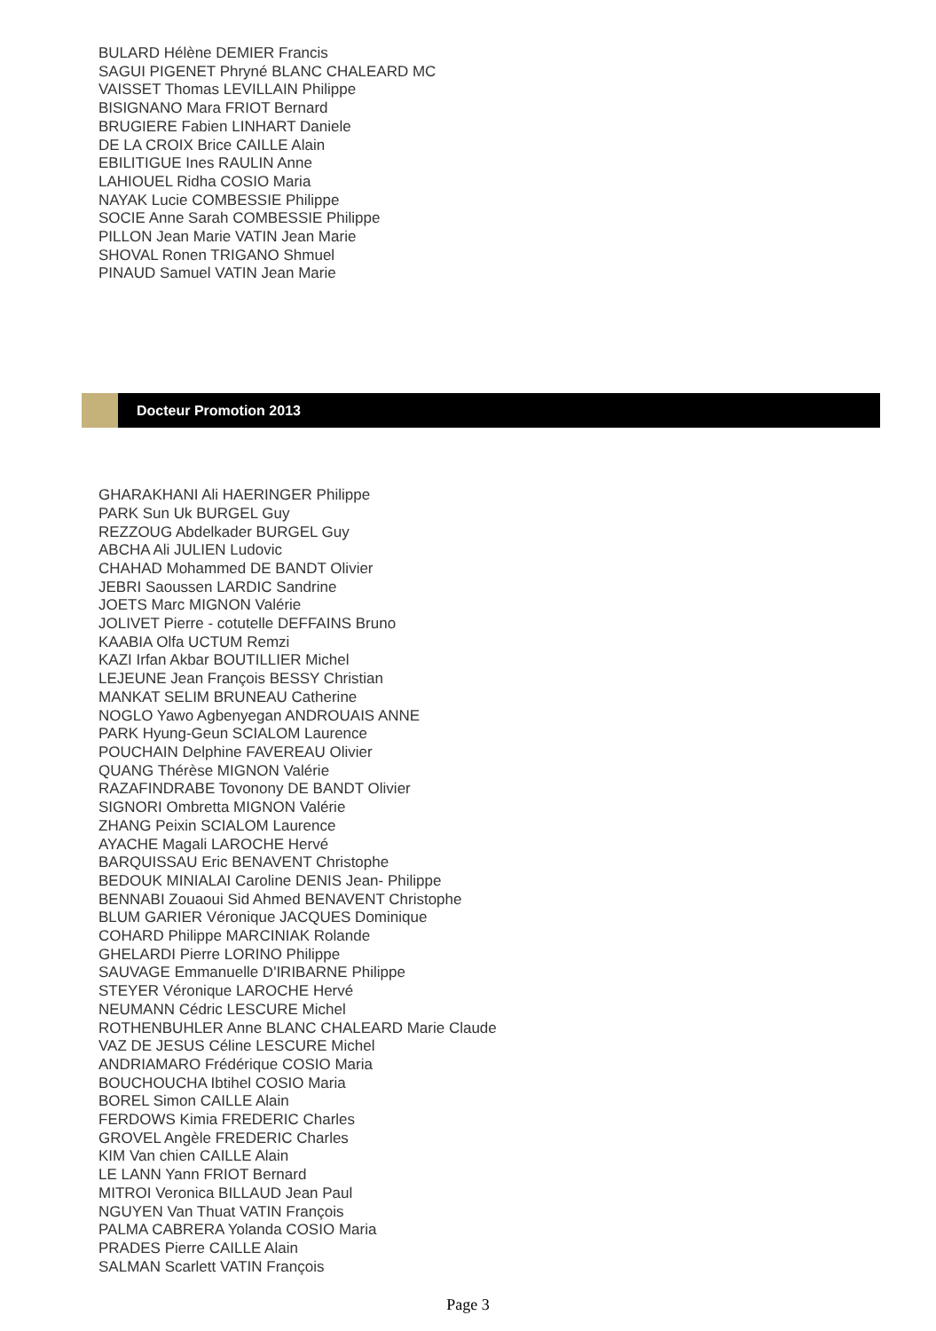BULARD Hélène DEMIER Francis
SAGUI PIGENET Phryné BLANC CHALEARD MC
VAISSET Thomas LEVILLAIN Philippe
BISIGNANO Mara FRIOT Bernard
BRUGIERE Fabien LINHART Daniele
DE LA CROIX Brice CAILLE Alain
EBILITIGUE Ines RAULIN Anne
LAHIOUEL Ridha COSIO Maria
NAYAK Lucie COMBESSIE Philippe
SOCIE Anne Sarah COMBESSIE Philippe
PILLON Jean Marie VATIN Jean Marie
SHOVAL Ronen TRIGANO Shmuel
PINAUD Samuel VATIN Jean Marie
Docteur Promotion 2013
GHARAKHANI Ali HAERINGER Philippe
PARK Sun Uk BURGEL Guy
REZZOUG Abdelkader BURGEL Guy
ABCHA Ali JULIEN Ludovic
CHAHAD Mohammed DE BANDT Olivier
JEBRI Saoussen LARDIC Sandrine
JOETS Marc MIGNON Valérie
JOLIVET Pierre - cotutelle DEFFAINS Bruno
KAABIA Olfa UCTUM Remzi
KAZI Irfan Akbar BOUTILLIER Michel
LEJEUNE Jean François BESSY Christian
MANKAT SELIM BRUNEAU Catherine
NOGLO Yawo Agbenyegan ANDROUAIS ANNE
PARK Hyung-Geun SCIALOM Laurence
POUCHAIN Delphine FAVEREAU Olivier
QUANG Thérèse MIGNON Valérie
RAZAFINDRABE Tovonony DE BANDT Olivier
SIGNORI Ombretta MIGNON Valérie
ZHANG Peixin SCIALOM Laurence
AYACHE Magali LAROCHE Hervé
BARQUISSAU Eric BENAVENT Christophe
BEDOUK MINIALAI Caroline DENIS Jean- Philippe
BENNABI Zouaoui Sid Ahmed BENAVENT Christophe
BLUM GARIER Véronique JACQUES Dominique
COHARD Philippe MARCINIAK Rolande
GHELARDI Pierre LORINO Philippe
SAUVAGE Emmanuelle D'IRIBARNE Philippe
STEYER Véronique LAROCHE Hervé
NEUMANN Cédric LESCURE Michel
ROTHENBUHLER Anne BLANC CHALEARD Marie Claude
VAZ DE JESUS Céline LESCURE Michel
ANDRIAMARO Frédérique COSIO Maria
BOUCHOUCHA Ibtihel COSIO Maria
BOREL Simon CAILLE Alain
FERDOWS Kimia FREDERIC Charles
GROVEL Angèle FREDERIC Charles
KIM Van chien CAILLE Alain
LE LANN Yann FRIOT Bernard
MITROI Veronica BILLAUD Jean Paul
NGUYEN Van Thuat VATIN François
PALMA CABRERA Yolanda COSIO Maria
PRADES Pierre CAILLE Alain
SALMAN Scarlett VATIN François
Page 3